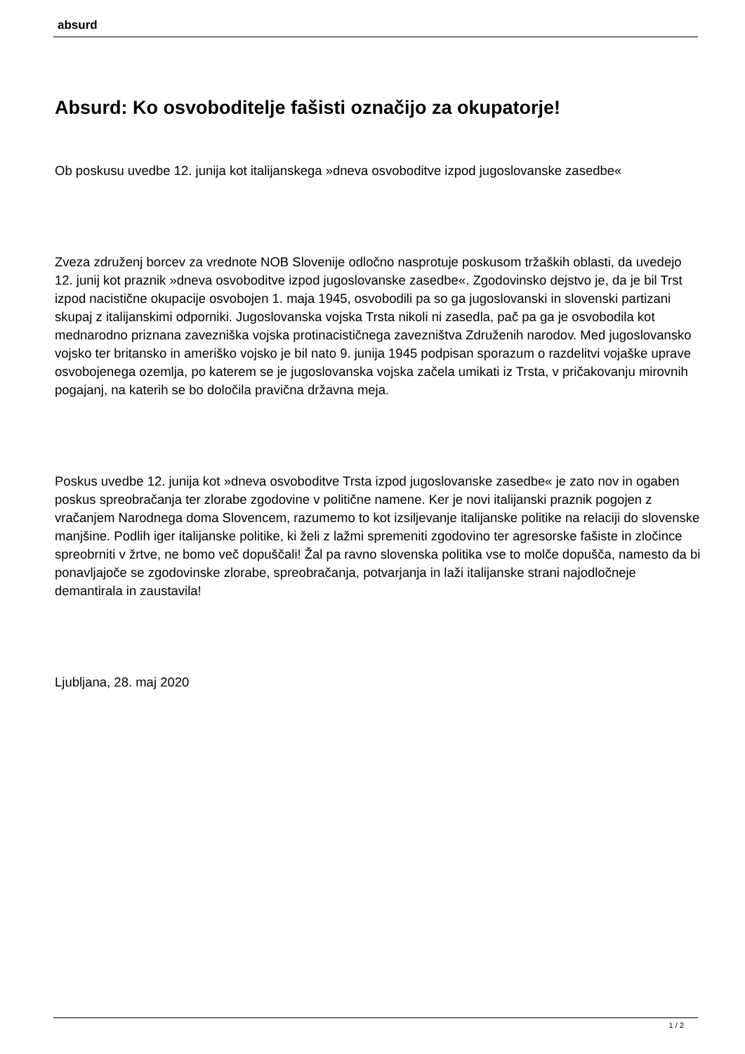absurd
Absurd: Ko osvoboditelje fašisti označijo za okupatorje!
Ob poskusu uvedbe 12. junija kot italijanskega »dneva osvoboditve izpod jugoslovanske zasedbe«
Zveza združenj borcev za vrednote NOB Slovenije odločno nasprotuje poskusom tržaških oblasti, da uvedejo 12. junij kot praznik »dneva osvoboditve izpod jugoslovanske zasedbe«. Zgodovinsko dejstvo je, da je bil Trst izpod nacistične okupacije osvobojen 1. maja 1945, osvobodili pa so ga jugoslovanski in slovenski partizani skupaj z italijanskimi odporniki. Jugoslovanska vojska Trsta nikoli ni zasedla, pač pa ga je osvobodila kot mednarodno priznana zavezniška vojska protinacističnega zavezništva Združenih narodov. Med jugoslovansko vojsko ter britansko in ameriško vojsko je bil nato 9. junija 1945 podpisan sporazum o razdelitvi vojaške uprave osvobojenega ozemlja, po katerem se je jugoslovanska vojska začela umikati iz Trsta, v pričakovanju mirovnih pogajanj, na katerih se bo določila pravična državna meja.
Poskus uvedbe 12. junija kot »dneva osvoboditve Trsta izpod jugoslovanske zasedbe« je zato nov in ogaben poskus spreobračanja ter zlorabe zgodovine v politične namene. Ker je novi italijanski praznik pogojen z vračanjem Narodnega doma Slovencem, razumemo to kot izsiljevanje italijanske politike na relaciji do slovenske manjšine. Podlih iger italijanske politike, ki želi z lažmi spremeniti zgodovino ter agresorske fašiste in zločince spreobrniti v žrtve, ne bomo več dopuščali! Žal pa ravno slovenska politika vse to molče dopušča, namesto da bi ponavljajoče se zgodovinske zlorabe, spreobračanja, potvarjanja in laži italijanske strani najodločneje demantirala in zaustavila!
Ljubljana, 28. maj 2020
1 / 2